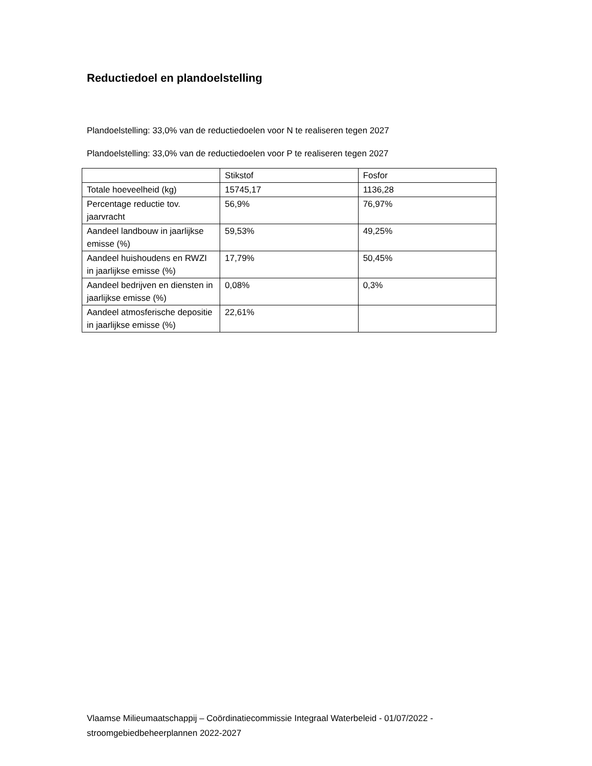Reductiedoel en plandoelstelling
Plandoelstelling: 33,0% van de reductiedoelen voor N te realiseren tegen 2027
Plandoelstelling: 33,0% van de reductiedoelen voor P te realiseren tegen 2027
| | Stikstof | Fosfor |
| Totale hoeveelheid (kg) | 15745,17 | 1136,28 |
| Percentage reductie tov. jaarvracht | 56,9% | 76,97% |
| Aandeel landbouw in jaarlijkse emisse (%) | 59,53% | 49,25% |
| Aandeel huishoudens en RWZI in jaarlijkse emisse (%) | 17,79% | 50,45% |
| Aandeel bedrijven en diensten in jaarlijkse emisse (%) | 0,08% | 0,3% |
| Aandeel atmosferische depositie in jaarlijkse emisse (%) | 22,61% | |
Vlaamse Milieumaatschappij – Coördinatiecommissie Integraal Waterbeleid - 01/07/2022 - stroomgebiedbeheerplannen 2022-2027